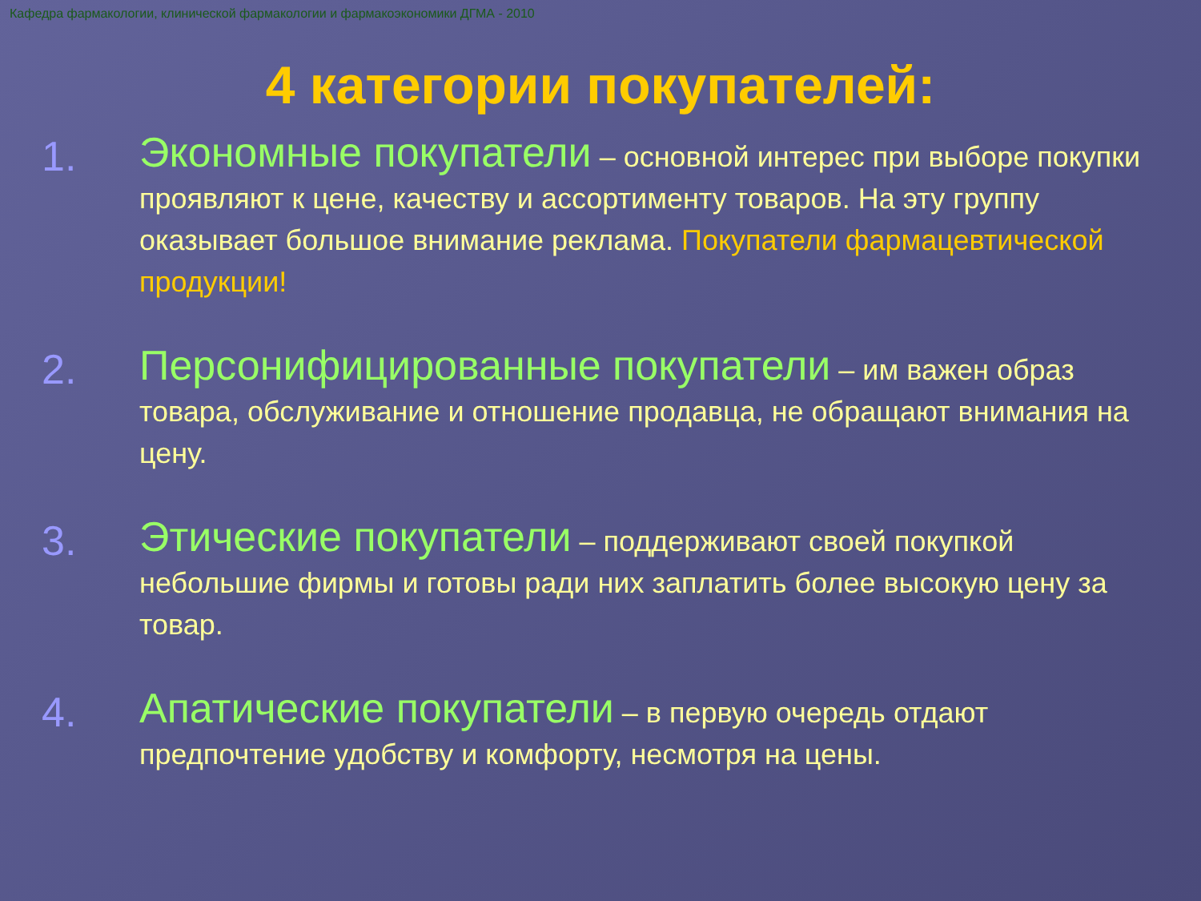Кафедра фармакологии, клинической фармакологии и фармакоэкономики ДГМА - 2010
4 категории покупателей:
1.
Экономные покупатели – основной интерес при выборе покупки проявляют к цене, качеству и ассортименту товаров. На эту группу оказывает большое внимание реклама. Покупатели фармацевтической продукции!
2.
Персонифицированные покупатели – им важен образ товара, обслуживание и отношение продавца, не обращают внимания на цену.
3.
Этические покупатели – поддерживают своей покупкой небольшие фирмы и готовы ради них заплатить более высокую цену за товар.
4.
Апатические покупатели – в первую очередь отдают предпочтение удобству и комфорту, несмотря на цены.